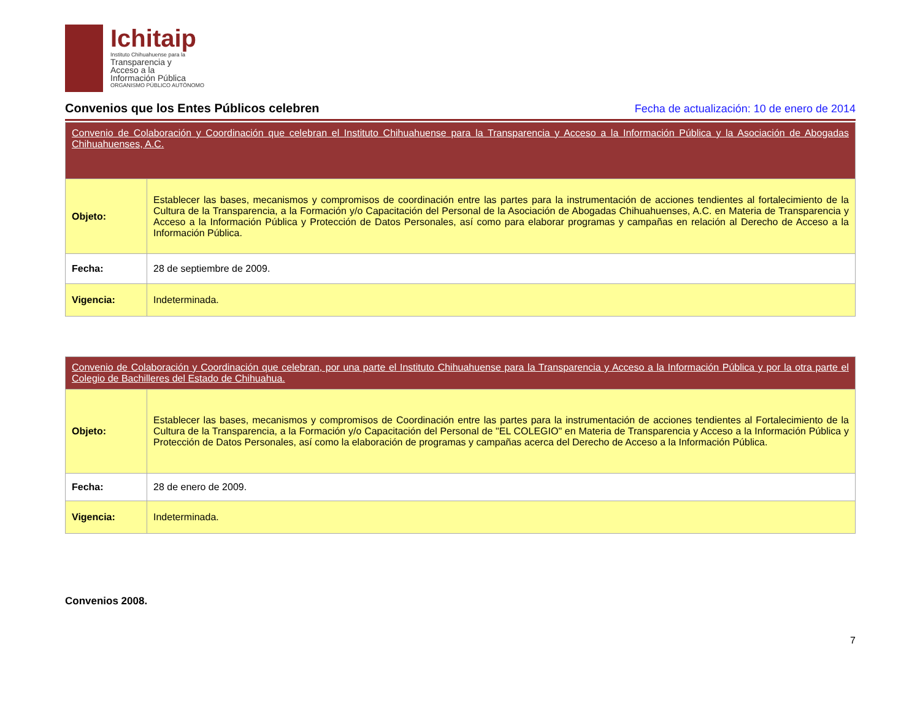Ichitaip
Instituto Chihuahuense para la
Transparencia y
Acceso a la
Información Pública
ORGANISMO PÚBLICO AUTÓNOMO
Convenios que los Entes Públicos celebren
Fecha de actualización: 10 de enero de 2014
| Convenio de Colaboración y Coordinación que celebran el Instituto Chihuahuense para la Transparencia y Acceso a la Información Pública y la Asociación de Abogadas Chihuahuenses, A.C. | |
| Objeto: | Establecer las bases, mecanismos y compromisos de coordinación entre las partes para la instrumentación de acciones tendientes al fortalecimiento de la Cultura de la Transparencia, a la Formación y/o Capacitación del Personal de la Asociación de Abogadas Chihuahuenses, A.C. en Materia de Transparencia y Acceso a la Información Pública y Protección de Datos Personales, así como para elaborar programas y campañas en relación al Derecho de Acceso a la Información Pública. |
| Fecha: | 28 de septiembre de 2009. |
| Vigencia: | Indeterminada. |
| Convenio de Colaboración y Coordinación que celebran, por una parte el Instituto Chihuahuense para la Transparencia y Acceso a la Información Pública y por la otra parte el Colegio de Bachilleres del Estado de Chihuahua. | |
| Objeto: | Establecer las bases, mecanismos y compromisos de Coordinación entre las partes para la instrumentación de acciones tendientes al Fortalecimiento de la Cultura de la Transparencia, a la Formación y/o Capacitación del Personal de "EL COLEGIO" en Materia de Transparencia y Acceso a la Información Pública y Protección de Datos Personales, así como la elaboración de programas y campañas acerca del Derecho de Acceso a la Información Pública. |
| Fecha: | 28 de enero de 2009. |
| Vigencia: | Indeterminada. |
Convenios 2008.
7